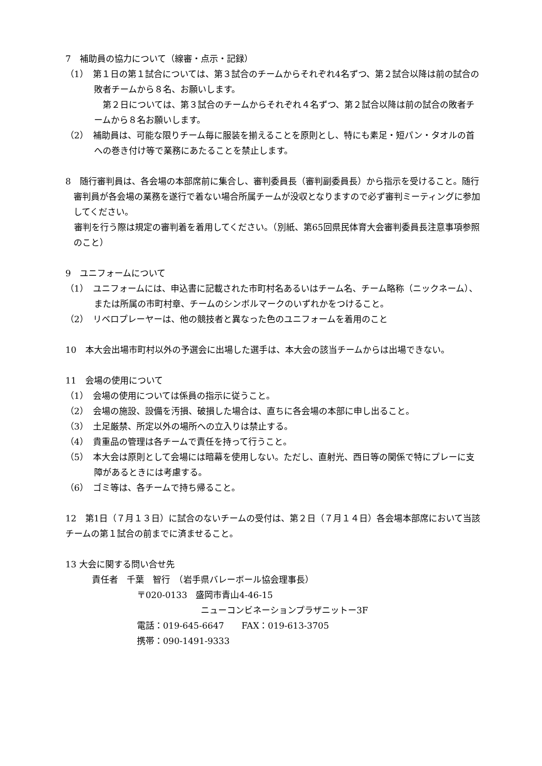7　補助員の協力について（線審・点示・記録）
（1）　第１日の第１試合については、第３試合のチームからそれぞれ4名ずつ、第２試合以降は前の試合の敗者チームから８名、お願いします。
　第２日については、第３試合のチームからそれぞれ４名ずつ、第２試合以降は前の試合の敗者チームから８名お願いします。
（2）　補助員は、可能な限りチーム毎に服装を揃えることを原則とし、特にも素足・短パン・タオルの首への巻き付け等で業務にあたることを禁止します。
8　随行審判員は、各会場の本部席前に集合し、審判委員長（審判副委員長）から指示を受けること。随行審判員が各会場の業務を遂行で着ない場合所属チームが没収となりますので必ず審判ミーティングに参加してください。
　審判を行う際は規定の審判着を着用してください。（別紙、第65回県民体育大会審判委員長注意事項参照のこと）
9　ユニフォームについて
（1）　ユニフォームには、申込書に記載された市町村名あるいはチーム名、チーム略称（ニックネーム）、または所属の市町村章、チームのシンボルマークのいずれかをつけること。
（2）　リベロプレーヤーは、他の競技者と異なった色のユニフォームを着用のこと
10　本大会出場市町村以外の予選会に出場した選手は、本大会の該当チームからは出場できない。
11　会場の使用について
（1）　会場の使用については係員の指示に従うこと。
（2）　会場の施設、設備を汚損、破損した場合は、直ちに各会場の本部に申し出ること。
（3）　土足厳禁、所定以外の場所への立入りは禁止する。
（4）　貴重品の管理は各チームで責任を持って行うこと。
（5）　本大会は原則として会場には暗幕を使用しない。ただし、直射光、西日等の関係で特にプレーに支障があるときには考慮する。
（6）　ゴミ等は、各チームで持ち帰ること。
12　第1日（７月１３日）に試合のないチームの受付は、第２日（７月１４日）各会場本部席において当該チームの第１試合の前までに済ませること。
13 大会に関する問い合せ先
責任者　千葉　智行　（岩手県バレーボール協会理事長）
〒020-0133　盛岡市青山4-46-15
ニューコンビネーションプラザニットー3F
電話：019‐645‐6647　　FAX：019‐613‐3705
携帯：090‐1491‐9333